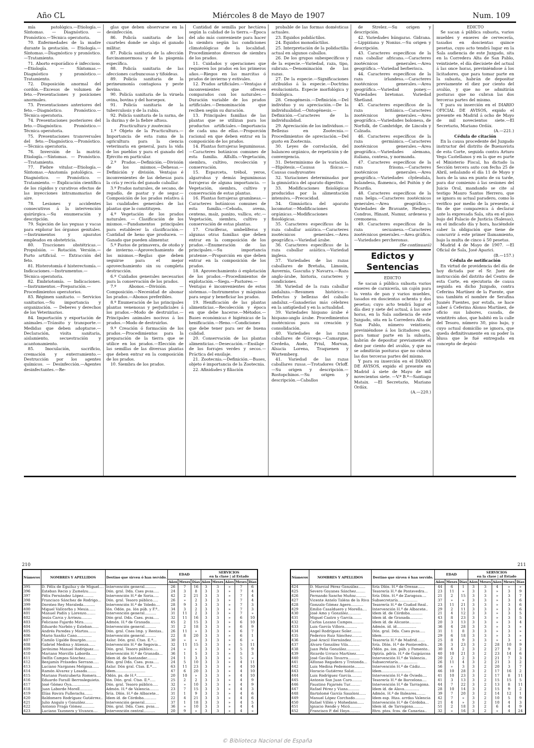Año CL Miércoles 8 de Mayo de 1907 Num. 109
mía patológica.—Etiología.—Síntomas. — Diagnóstico. — Pronóstico.—Técnica operatoria.
70. Enfermedades de la madre durante la gestación. — Etiología.—Síntomas.—Diagnóstico y pronóstico.—Tratamiento.
71. Aborto esporádico é infeccioso.—Etiología. — Síntomas.—Diagnóstico y pronóstico.—Tratamiento.
72. Disposición anormal del cordón.—Excesos de volumen de feto.—Presentaciones y posiciones anormales.
73. Presentaciones anteriores del feto.—Diagnóstico. Pronóstico.—Técnica operatoria.
74. Presentaciones posteriores del feto.—Diagnóstico. Pronóstico.—Técnica operatoria.
75. Presentaciones transversales del feto.—Diagnóstico.—Pronóstico.—Técnica operatoria.
76. Inversión de la matriz. Etiología.—Síntomas. — Pronóstico.—Tratamiento.
77. Fiebre vitular.—Etiología.—Síntomas.—Anatomía patológica. — Diagnóstico. — Pronóstico. — Tratamiento. — Explicación científica de los rápidos y curativos efectos de las inyecciones intramamarias de aire.
78. Lesiones y accidentes consecutivos á la intervención quirúrgica.—Su enumeración y descripción.
79. Sujeción de las yeguas y vacas para explorar los órganos genitales.—Instrumentos y aparatos empleados en obstetricia.
80. Tracciones obstétricas.—Propulsión. — Rotación. Versión.—Parto artificial. — Extracción del feto.
81. Histerotomía é histerectomía.—Indicaciones.—Instrumentos.—Técnica operatoria.
82. Embriotomía. — Indicaciones.—Instrumentos.—Preparación.—Procedimientos operatorios.
83. Régimen sanitario. — Servicios sanitarios.—Su importancia y organización. — Deberes y derechos de los Veterinarios.
84. Importación y exportación de animales.—Tránsito y transporte.—Medidas que deben adoptarse.—Declaración, visita sanitaria, aislamiento, secuestración y acantonamiento.
85. Inoculación, sacrificio, cremación y enterramiento.—Destrucción por los agentes químicos. — Desinfección.—Agentes desinfectantes.—Re-
glas que deben observarse en la desinfección.
86. Policía sanitaria de los cuarteles donde se aloja el ganado militar.
87. Policía sanitaria de la afección farcinamuermosa y de la piogenia específica.
88. Policía sanitaria de las afecciones carbuncosas y tifoideas.
89. Policía sanitaria de la perineumonía contagiosa y peste bovina.
90. Policía sanitaria de la viruela ovina, bovina y del horsepox.
91. Policía sanitaria de la tuberculosis y de la rabia.
92. Policía sanitaria de la sarna, de la durina y de la fiebre aftosa.
Practicultura y zootecnia
1.º Objeto de la Practicultura.—Importancia de esta rama de la agricultura para la ciencia veterinaria en general, para la vida de los pueblos y para el ganado del Ejército en particular.
2.º Prados.—Definición.—División de los mismos.—Dehesas.—Definición y división. Ventajas é inconvenientes de las dehesas para la cría y recría del ganado caballar.
3.º Prados naturales, de secano, de regadío, de pastar y de segar.—Composición de los prados relativa á las cualidades generales de las plantas que lo constituyen.
4.º Vegetación de los prados naturales. — Clasificación de los mismos.—Fundamentos principales para establecer la clasificación.—Cantidad de heno que producen. — Ganado que pueden alimentar.
5.º Pastos de primavera, de otoño y de invierno.—Aprovechamiento de los mismos.—Reglas que deben seguirse para el mejor aprovechamiento sin su completa destrucción.
6.º Cuidados generales necesarios para la conservación de los prados.
7.º Abonos.—División. — Composición.—Necesidad de abonar los prados.—Abonos preferibles.
8.º Enumeración de las principales plantas venenosas y perjudiciales á los prados.—Modo de destruirlas.—Principales animales nocivos á los prados.—Modo de destruirlos.
9.º Creación ó formación de los prados.—Procedimientos para la preparación de la tierra que se utilice en los prados.—Elección de las semillas de las diversas plantas que deben entrar en la composición de los prados.
10. Siembra de los prados.
Cantidad de semilla por hectárea según la calidad de la tierra.—Época del año más conveniente para hacer la siembra según las condiciones climatológicas de la localidad. Procedimientos diversos de siembra de los prados.
11. Cuidados y operaciones que requieren los prados en los primeros años.—Riegos en las marcitas ó prados de invierno y estivales.
12. Prados artificiales.—Ventajas é inconvenientes que ofrecen comparados con los naturales.—Duración variable de los prados artificiales.—Denominación que reciben según su duración.
13. Principales familias de las plantas que se utilizan para los productos artificiales.—Importancia de cada una de ellas.—Proporción racional en que deben entrar en la composición de los prados.
14. Plantas forrajeras leguminosas.—Caracteres botánicos comunes de esta familia. Alfalfa.—Vegetación, siembra, cultivo, recolección y conservación.
15. Esparceta, trébol, yeros, algarrobas y demás leguminosas forrajeras de alguna importancia. —Vegetación, siembra, cultivo y conservación de estas plantas.
16. Plantas forrajeras gramíneas.—Caracteres botánicos comunes de esta familia.—Cebada, avena, centeno, maíz, panizo, vallico, etc.—Vegetación, siembra, cultivo y conservación de estas plantas.
17. Crucíferas, umbelíferas y algunas otras familias que deben entrar en la composición de los prados.—Enumeración de las principales.—Su importancia pratense.—Proporción en que deben entrar en la composición de los prados.
18. Aprovechamiento ó explotación de los prados.—Procedimientos de explotación.—Siega.—Pastoreo.—Ventajas é inconvenientes de estos sistemas.—Instrumentos y máquinas para segar y beneficiar los prados.
19. Henificación de las plantas alimenticias.—Recolección y época en que debe hacerse.—Métodos.—Bases económicas é higiénicas de la henificación.—Heno.—Condiciones que debe tener para ser de buena calidad.
20. Conservación de las plantas alimenticias.—Desecación.—Ensilaje de los forrajes verdes y secos.—Práctica del ensilaje.
21. Zootecnia.—Definición.—Bases, objeto é importancia de la Zootecnia.
22. Afinidades y filiación
probable de las formas domésticas actuales.
23. Equidos polidáctilos.
24. Equidos monodáctilos.
25. Interpretación de la polidactilia actual en algunos caballos.
26. De los grupos subespecíficos y de la especie.—Variedad, raza, tipo, subraza.—Denominación de las razas.
27. De la especie.—Significaciones atribuídas á la especie.—Doctrina evolucionista. Especie morfológica y fisiológica.
28. Cenogénesis.—Definición.—Del individuo y su apreciación.—De la individualidad.—Ontogénesis.—Definición.—Caracteres de la individualidad.
29. Apreciación de los individuos.—Bellezas en Zootecnia.—Procedimientos de apreciación.—Del gusto en Zootecnia.
30. Leyes de correlación, del balanceo orgánico, de repetición y de convergencia.
31. Determinismo de la variación.—Hipótesis.—Causas físicas.—Causas coadyuvantes
32. Variaciones determinadas por la gimnástica del aparato digestivo.
33. Modificaciones fisiológicas producidas por la alimentación intensiva.—Precocidad.
34. Gimnástica del aparato locomotor.—Modificaciones orgánicas.—Modificaciones fisiológicas.
35. Caracteres específicos de la raza caballar asiática.—Caracteres zootécnicos generales.—Area geográfica.—Variedad árabe.
36. Caracteres específicos de la raza caballar asiática.—Variedad inglesa.
37. Variedades de las razas caballares de Bretaña, Limosin, Auvernia, Gascuña y Navarra.—Raza anglo-árabe, historia, caracteres y condiciones.
38. Variedad de la raza caballar andaluza.—Resumen histórico.—Defectos y bellezas del caballo andaluz.—Ganaderías más célebres en la antigüedad y en la actualidad.
39. Variedades hispano árabe é hispano-anglo árabe. Procedimientos zootécnicos para su creación y consolidación.
40. Variedades de las razas caballares de Córcega.—Camargue, Cerdeña, Aude, Friul, Morvan, Alsacia Lorena, Traquenen y Wurtemberg.
41. Variedad de las razas caballares rusas.—Trotadores Orloff.—Su origen y descripción.—Rostopchinos.—Su origen y descripción.—Caballos
de Strelez.—Su origen y descripción.
42. Variedades húngaras. Gidrana.—Lippiziana y Nonius.—Su origen y descripción.
43. Caracteres específicos de la raza caballar africana.—Caracteres zootécnicos generales.—Area geográfica.—Variedad berberisca.
44. Caracteres específicos de la raza irlandesa.—Caracteres zootécnicos generales.—Area geográfica.—Variedad poney.—Variedades bretonas. Variedad Shetland.
45. Caracteres específicos de la raza británica.—Caracteres zootécnicos generales.—Area geográfica.—Variedades bolonesa, de Norfolk, de Cambridge, de Lincoln y Calzada.
46. Caracteres específicos de la raza germánica.—Caracteres zootécnicos generales.—Area geográfica.—Variedades alemana, italiana, contesa, y normanda.
47. Caracteres específicos de la raza frisona.—Caracteres zootécnicos generales.—Area geográfica.—Variedades clydesdala, holandesa, flamenca, del Poitón y de Picardía.
48. Caracteres específicos de la raza belga.—Caracteres zootécnicos generales.—Area geográfica.—Variedades de Bravante, Hesbeya, Condros, Hinant, Namur, ardenesa y cremonesa.
49. Caracteres específicos de la raza secuanesa.—Caracteres zootécnicos generales.—Area gráfica.—Variedades percheronas.
(Se continuará)
Edictos y Sentencias
EDICTO
Se sacan á pública subasta varios enseres de carnicería, un cajón para la venta de pan y varios muebles, tasados en doscientas ochenta y dos pesetas; cuyo acto tendrá lugar el día diez y siete del actual, á las once horas, en la Sala audiencia de este Juzgado, sita en la Corredera Alta de San Pablo, número veintiseis; previniéndose á los licitadores que, para tomar parte en la subasta, habrán de depositar previamente el diez por ciento del avalúo, y que no se admitirán posturas que no cubran las dos terceras partes del mismo.
Y para su inserción en el DIARIO DE AVISOS, expido el presente en Madrid á siete de Mayo de mil novecientos siete. —V.º B.º—Santiago Mataix. —El Secretario, Mariano Ordáx.
(A.—220.)
EDICTO
Se sacan á pública subasta, varios muebles y enseres de cervecería, tasados en doscientas quince pesetas, cuyo acto tendrá lugar en la Sala audiencia de este Juzgado, sita en la Corredera Alta de San Pablo, veintisiete, el día diecisiete del actual á las once horas, previniéndose á los licitadores, que para tomar parte en la subasta, habrán de depositar previamente el diez por ciento del avalúo, y que no se admitirán posturas que no cubran las dos terceras partes del mismo.
Y para su inserción en el DIARIO OFICIAL DE AVISOS, expido el presente en Madrid á ocho de Mayo de mil novecientos siete.—El Secretario, Mariano Ordáx.
(A.—221.)
Cédula de citación
En la causa procedente del Juzgado instructor del distrito de Buenavista de esta Corte, seguida contra Arturo Vega Castellanos y en la que es parte el Ministerio Fiscal, ha dictado la Sección tercera auto con fecha 25 de Abril, señalando el día 11 de Mayo y hora de la una en punto de su tarde, para dar comienzo á las sesiones del Juicio Oral, mandando se cite al testigo Mauro Santos Herrero, que se ignora su actual paradero, como lo verifico por medio de la presente, á fin de que comparezca á declarar ante la expresada Sala, sita en el piso bajo del Palacio de Justicia (Salesas), en el indicado día y hora, haciéndole saber la obligación que tiene de concurrir á este primer llamamiento, bajo la multa de cinco á 50 pesetas.
Madrid 4 de Mayo de 1907. —El Oficial de Sala, José Aparici.
(B.—157.)
Cédula de notificación
En virtud de providencia del día de hoy dictada por el Sr. Juez de instrucción del distrito del Centro de esta Corte, en ejecutoria de causa seguida en dicho Juzgado, contra Ceferina Martínez de la Fuente, que usa también el nombre de Serafina Juanés Fuentes, por estafa, se hace saber á Ceferina Alonso Martínez, de oficio sus labores, casada, de veintitrés años, que habitó en la calle del Tesoro, número 30, piso bajo, y cuyo actual domicilio se ignora, que queda definitivamente en su poder la blusa que le fué entregada en concepto de depósi-
210
| Números | NOMBRES Y APELLIDOS | Destino que sirven ó han servido. | EDAD | | | SERVICIOS en la clase / al Estado | | | | |
| --- | --- | --- | --- | --- | --- | --- | --- | --- | --- | --- |
| | | | Años | Meses | Días | Años | Meses | Años | Meses | Días |
| 395 | D. Félix de Eguiluz y de Miguel.... | Intervención general.......... | 26 | 7 | 16 | 3 | 3 | » | 7 | 6 |
| 396 | Esteban Recio y Zumelzu....... | Dón. gral. Dda. Cses pvas..... | 24 | 3 | 8 | 3 | 3 | » | 7 | 4 |
| 397 | Félix Fernández López......... | Intervención H.ª de Soria..... | 42 | 2 | 21 | 3 | 3 | » | 7 | 4 |
| 398 | Francisco Sánchez de Rodrigo... | Dón. gral. Tesoro público..... | 26 | » | 2 | 3 | 3 | » | 7 | 4 |
| 399 | Doroteo Rey Moraleda.......... | Intervención H.ª de Toledo.... | 28 | 9 | 3 | 3 | 3 | » | 7 | 3 |
| 400 | Miguel Vallcorba y Mexia...... | Ión. Odón. ps. Ión púb. y F.º.. | 34 | 3 | 2 | 3 | 3 | » | 7 | 3 |
| 401 | Manuel Padín y Lorenzo........ | Intervención general.......... | 31 | 11 | 2 | 3 | 3 | » | 7 | » |
| 402 | Jesús Carca y Arriezu......... | Dón gral. Dda. Cses. pvas..... | 32 | 11 | 16 | 3 | 3 | » | 6 | 10 |
| 403 | Feliciano Fajardo Mira........ | Admón. H.ª de Granada......... | 45 | 2 | 15 | 3 | 3 | » | 6 | 10 |
| 404 | Eduardo Narbón y Esteban...... | Intervención general.......... | 31 | 2 | 18 | 3 | 3 | » | 6 | 9 |
| 405 | Andrés Paredes y Martos....... | Dón. gral. Cnes Imp. y Rentas.. | 26 | 11 | » | 3 | 3 | » | 6 | 7 |
| 406 | Mario Sanñiz Cano............. | Intervención general.......... | 22 | 8 | 20 | 3 | 3 | » | 6 | 1 |
| 407 | Camilo Ugalde Bourgón......... | Axlar. Dón. gral. Ctso. E.º... | 30 | » | » | 3 | 3 | » | 6 | » |
| 408 | Gabriel Medina y Atienza...... | Intervención H.ª de Segovia... | 32 | 11 | 15 | 3 | 3 | » | 5 | 11 |
| 409 | Jerónimo Manuel Rodríguez..... | Dón. gral. Tesoro público..... | 24 | » | » | 3 | 3 | » | 5 | 9 |
| 410 | Mariano Morcillo Laborda...... | Intervención H.ª de Granada... | 36 | 1 | 5 | 3 | 3 | » | 5 | 3 |
| 411 | Delfín Campos Sánchez......... | Idem íd. de Santander......... | 24 | 1 | 3 | 3 | 3 | » | 5 | » |
| 412 | Benjamín Práxedes Serrano..... | Dón. gral Dda. Cses. pvas..... | 24 | 5 | 10 | 3 | 3 | » | 4 | 11 |
| 413 | Luciano Narganes Melgosa...... | Axlar. Dón gral. Ctso. E.º.... | 63 | 11 | 23 | 3 | 3 | » | 4 | 10 |
| 414 | Ramón Álvarez y Losada........ | Idem.......................... | 47 | 6 | 20 | 3 | 3 | » | 4 | 10 |
| 415 | Mariano Fontcuberta Romera.... | Odón. ps. de H.ª.............. | 20 | 10 | » | 3 | 3 | » | 4 | 10 |
| 416 | Eduardo Faraill Berrosleguieta. | Ión. Dón. gral. Ctso. E.º..... | 25 | 2 | 2 | 3 | 3 | » | 4 | 9 |
| 417 | José Gómez Oya................ | Dón. gral. Tesoro público..... | 32 | » | 10 | 3 | 3 | » | 4 | 9 |
| 418 | Juan Laborde Morell........... | Admón. H.ª de Valencia........ | 23 | 7 | 15 | 3 | 3 | » | 4 | 3 |
| 419 | Elías Rovira Fullerachs....... | Sría. Dlón. H.ª de Albacete... | 31 | 1 | 9 | 3 | 3 | » | 4 | 6 |
| 420 | Baldomero Rodríguez Gutiérrez.. | Idem íd. de Córdoba........... | 22 | 4 | 21 | 3 | 3 | » | 4 | 6 |
| 421 | Julio Angulo y González....... | Intervención general.......... | 37 | 1 | 18 | 3 | 3 | » | 4 | 5 |
| 422 | Antonio Fraga Gómez........... | Dón. gral. Dda. Cses. pvas.... | 36 | » | 10 | 3 | 3 | » | 4 | 4 |
| 423 | Luciano Tazonera y Vivanco.... | Intervención central.......... | 20 | 9 | » | 3 | 3 | » | 4 | » |
211
| Números | NOMBRES Y APELLIDOS | Destino que sirven ó han servido. | EDAD | | | SERVICIOS en la clase / al Estado | | | | |
| --- | --- | --- | --- | --- | --- | --- | --- | --- | --- | --- |
| | | | Años | Meses | Días | Años | Meses | Años | Meses | Días |
| 424 | D. Marcial Pérez González...... | Sría Dlón. H.ª de Orense...... | 44 | 6 | 1 | 3 | 3 | 4 | » | » |
| 425 | Severo Goyanes Sánchez........ | Tesorería H.ª de Pontevedra... | 23 | 11 | » | 3 | 3 | » | 3 | 9 |
| 426 | Fernando Sancho Muñoz......... | Sría Dlón. H.ª de Zaragoza.... | 21 | 2 | 15 | 3 | 3 | » | 3 | 7 |
| 427 | Vicente Antelo Taléns de la Riva | Subsecretaría................. | 37 | » | » | 3 | 3 | » | 3 | 6 |
| 428 | Gonzalo Gómez Agero........... | Tesorería H.ª de Ciudad Real.. | 23 | 11 | 21 | 3 | 3 | » | 3 | 6 |
| 429 | Emilio Casalduero y Morella.... | Intervención H.ª de Albacete.. | 29 | 2 | 11 | 3 | 3 | » | 3 | 6 |
| 430 | José Amo y González........... | Idem íd. de Córdoba........... | 21 | 4 | 12 | 3 | 3 | » | 3 | 5 |
| 431 | Miguel Castro y García........ | Idem íd. de Granada........... | 43 | 8 | 23 | 3 | 3 | » | 3 | 5 |
| 432 | Carlos Lozano Campos.......... | Idem íd. de Alicante.......... | 20 | 3 | 13 | 3 | 3 | » | 3 | 4 |
| 433 | Luis García Villora........... | Admón. íd. íd................. | 36 | 4 | 28 | 3 | 3 | » | 3 | » |
| 434 | Angel Rodríguez Soler......... | Dón. gral. Dda. Cses pvas..... | 31 | 1 | 8 | 3 | 3 | » | 3 | » |
| 435 | Federico Ruiz Sánchez......... | Idem.......................... | 29 | 6 | 18 | 3 | 3 | » | 3 | » |
| 436 | José Aracil Hernández......... | Tesorería H.ª de Madrid....... | 25 | 8 | 9 | 3 | 3 | » | 3 | » |
| 437 | Alvaro González Vila.......... | Sría. Dlón. H.ª de Pontevedra.. | 26 | 3 | 23 | 3 | 2 | 28 | 10 | 9 |
| 438 | Juan Peña González............ | Odón. ps. íon. púb. y Fomento.. | 30 | 4 | 2 | 3 | 2 | 27 | 9 | 2 |
| 439 | Ricardo Urraco Martínez....... | Dptría. pdría. H.ª de Guipúzcoa | 40 | 10 | 21 | 3 | 2 | 23 | 14 | 6 |
| 440 | José Gavilán Tovarra.......... | Intervención H.ª de Valencia.. | 20 | 2 | 2 | 3 | 2 | 21 | 7 | 3 |
| 441 | Alfonso Regadera y Trotonda... | Subsecretaría................. | 26 | 11 | 4 | 3 | 2 | 21 | 3 | 2 |
| 442 | Luis Medina Pedemonte......... | Intervención H.ª de Cádiz..... | 56 | » | 3 | 3 | 2 | 20 | 3 | 7 |
| 443 | Horacio Gutiérrez Salat....... | Idem.......................... | 46 | 10 | 28 | 3 | 2 | 17 | 16 | 2 |
| 444 | Luis Rodríguez García......... | Intervención H.ª de Oviedo.... | 41 | 10 | 23 | 3 | 2 | 17 | 8 | 11 |
| 445 | Antonio San Juan Caro......... | Tesorería H.ª de Barcelona.... | 41 | 3 | 13 | 3 | 2 | 15 | 15 | 5 |
| 446 | Faustino Fajarnés Tur......... | Intervención H.ª de Tarragona. | 44 | 7 | 22 | 3 | 2 | 13 | 8 | 11 |
| 447 | Rafael Pérez y Viana.......... | Idem íd. de Alava............. | 28 | 10 | 14 | 3 | 2 | 15 | 9 | 2 |
| 448 | Bartolomé García Sasaloni...... | Admón. H.ª de Baleares........ | 39 | 7 | 20 | 3 | 2 | 14 | 12 | 1 |
| 449 | Manuel López Corchado......... | Idem esp. Rtas. arrdas Valencia | 42 | 7 | » | 3 | 2 | 10 | 5 | 9 |
| 450 | Rafael Villén y Mohedano...... | Intervención H.ª de Córdoba... | 21 | 4 | » | 3 | 2 | 10 | 4 | 3 |
| 451 | Ignacio Rende y Micó.......... | Idem íd. de Tarragona......... | 51 | 2 | 18 | 3 | 2 | 6 | 4 | 9 |
| 452 | Francisco P. del Hoyo......... | Rtro. ptos. fcos. de Canarias.. | 32 | » | 16 | 3 | 2 | » | 4 | 24 |
© Biblioteca Nacional de España